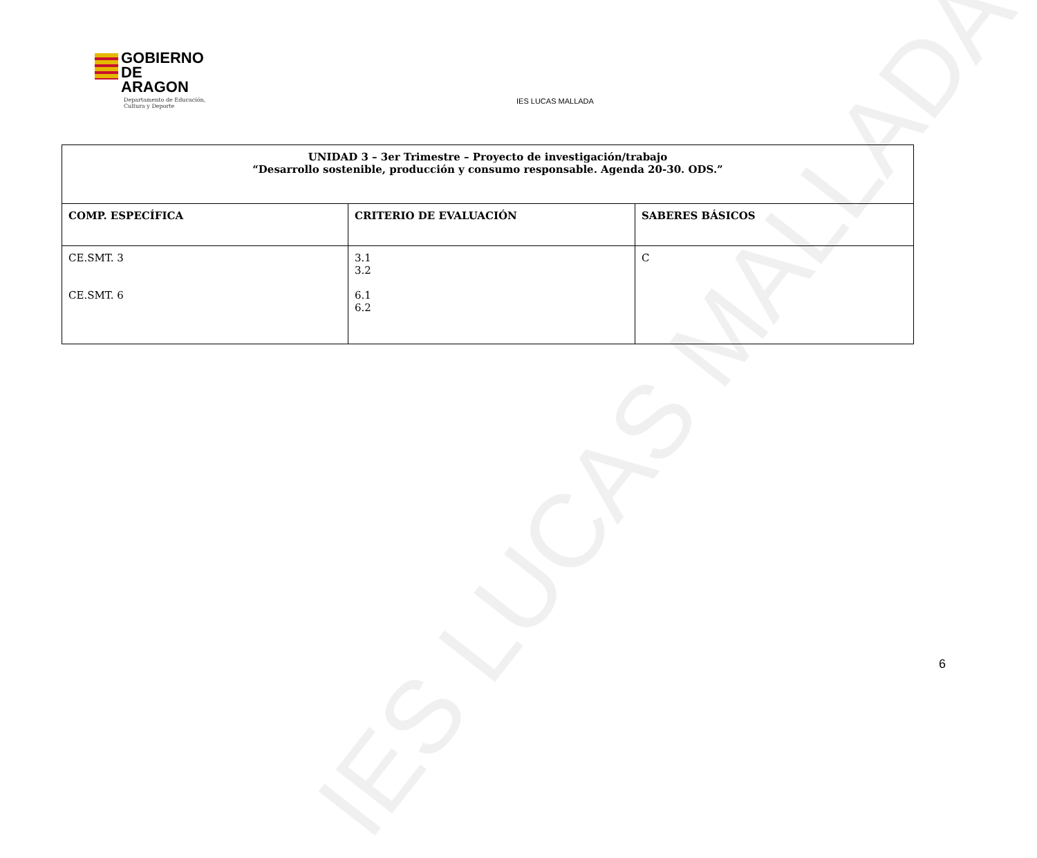IES LUCAS MALLADA
GOBIERNO
DE ARAGON
Departamento de Educación,
Cultura y Deporte
IES LUCAS MALLADA
| UNIDAD 3 – 3er Trimestre – Proyecto de investigación/trabajo “Desarrollo sostenible, producción y consumo responsable. Agenda 20-30. ODS.” | | |
| --- | --- | --- |
| COMP. ESPECÍFICA | CRITERIO DE EVALUACIÓN | SABERES BÁSICOS |
| CE.SMT. 3 CE.SMT. 6 | 3.1 3.2 6.1 6.2 | C |
6